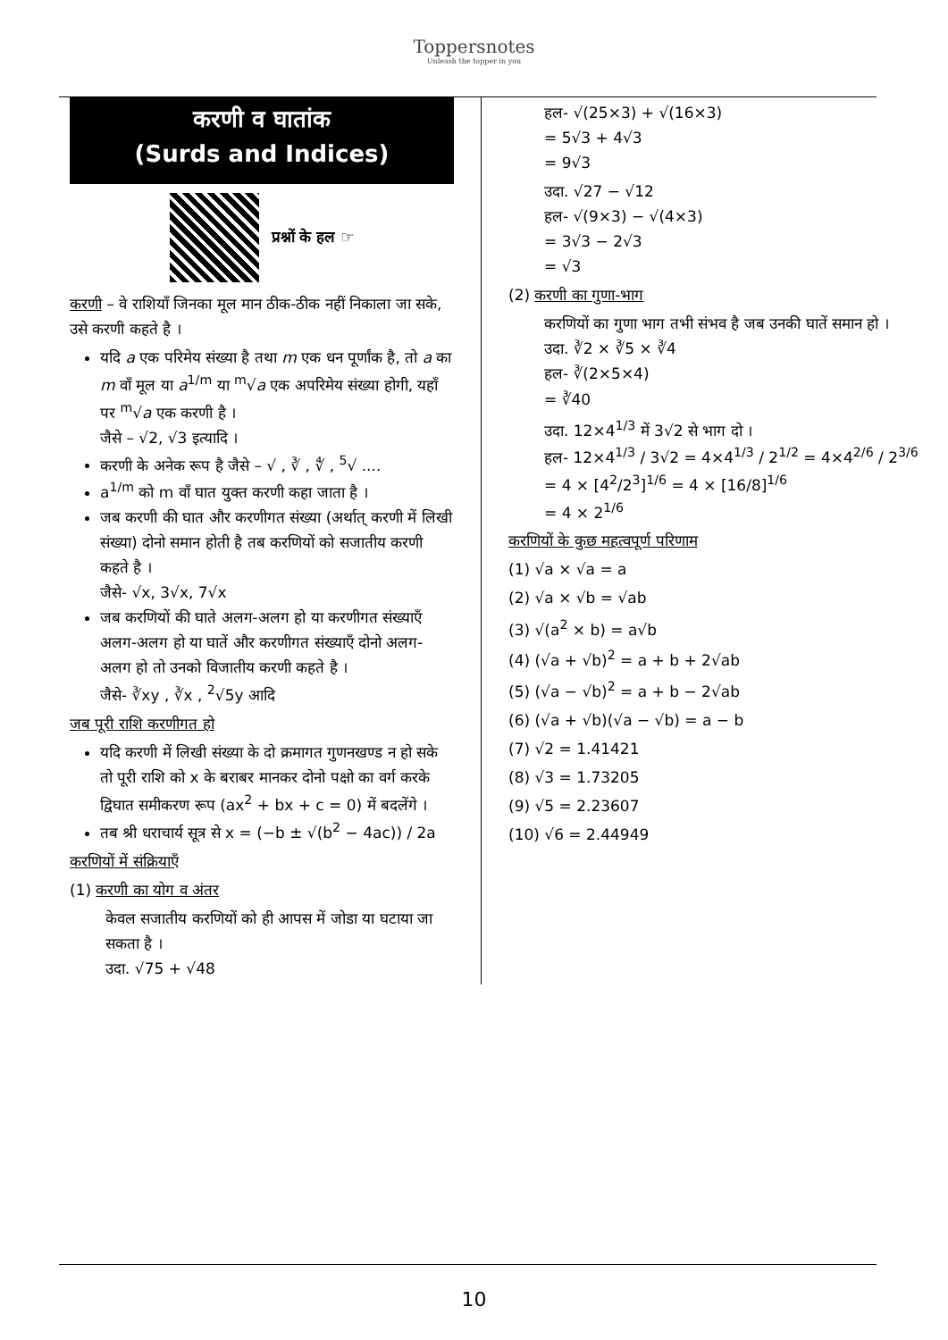Toppersnotes
Unleash the topper in you
करणी व घातांक
(Surds and Indices)
प्रश्नों के हल ☞
करणी – वे राशियाँ जिनका मूल मान ठीक-ठीक नहीं निकाला जा सके, उसे करणी कहते है ।
यदि a एक परिमेय संख्या है तथा m एक धन पूर्णांक है, तो a का m वाँ मूल या a<sup>1/m</sup> या <sup>m</sup>√a एक अपरिमेय संख्या होगी, यहाँ पर <sup>m</sup>√a एक करणी है ।
जैसे – √2, √3 इत्यादि ।
करणी के अनेक रूप है जैसे – √ , ∛ , ∜ , <sup>5</sup>√ ....
a<sup>1/m</sup> को m वाँ घात युक्त करणी कहा जाता है ।
जब करणी की घात और करणीगत संख्या (अर्थात् करणी में लिखी संख्या) दोनो समान होती है तब करणियों को सजातीय करणी कहते है ।
जैसे- √x, 3√x, 7√x
जब करणियों की घाते अलग-अलग हो या करणीगत संख्याएँ अलग-अलग हो या घातें और करणीगत संख्याएँ दोनो अलग-अलग हो तो उनको विजातीय करणी कहते है ।
जैसे- ∛xy , ∛x , <sup>2</sup>√5y आदि
जब पूरी राशि करणीगत हो
यदि करणी में लिखी संख्या के दो क्रमागत गुणनखण्ड न हो सके तो पूरी राशि को x के बराबर मानकर दोनो पक्षो का वर्ग करके द्विघात समीकरण रूप (ax<sup>2</sup> + bx + c = 0) में बदलेंगे ।
तब श्री धराचार्य सूत्र से x = (−b ± √(b<sup>2</sup> − 4ac)) / 2a
करणियों में संक्रियाएँ
(1) करणी का योग व अंतर
केवल सजातीय करणियों को ही आपस में जोडा या घटाया जा सकता है ।
उदा. √75 + √48
हल- √(25×3) + √(16×3)
= 5√3 + 4√3
= 9√3
उदा. √27 − √12
हल- √(9×3) − √(4×3)
= 3√3 − 2√3
= √3
(2) करणी का गुणा-भाग
करणियों का गुणा भाग तभी संभव है जब उनकी घातें समान हो ।
उदा. ∛2 × ∛5 × ∛4
हल- ∛(2×5×4)
= ∛40
उदा. 12×4<sup>1/3</sup> में 3√2 से भाग दो ।
हल- 12×4<sup>1/3</sup> / 3√2 = 4×4<sup>1/3</sup> / 2<sup>1/2</sup> = 4×4<sup>2/6</sup> / 2<sup>3/6</sup>
= 4 × [4<sup>2</sup>/2<sup>3</sup>]<sup>1/6</sup> = 4 × [16/8]<sup>1/6</sup>
= 4 × 2<sup>1/6</sup>
करणियों के कुछ महत्वपूर्ण परिणाम
(1) √a × √a = a
(2) √a × √b = √ab
(3) √(a<sup>2</sup> × b) = a√b
(4) (√a + √b)<sup>2</sup> = a + b + 2√ab
(5) (√a − √b)<sup>2</sup> = a + b − 2√ab
(6) (√a + √b)(√a − √b) = a − b
(7) √2 = 1.41421
(8) √3 = 1.73205
(9) √5 = 2.23607
(10) √6 = 2.44949
10